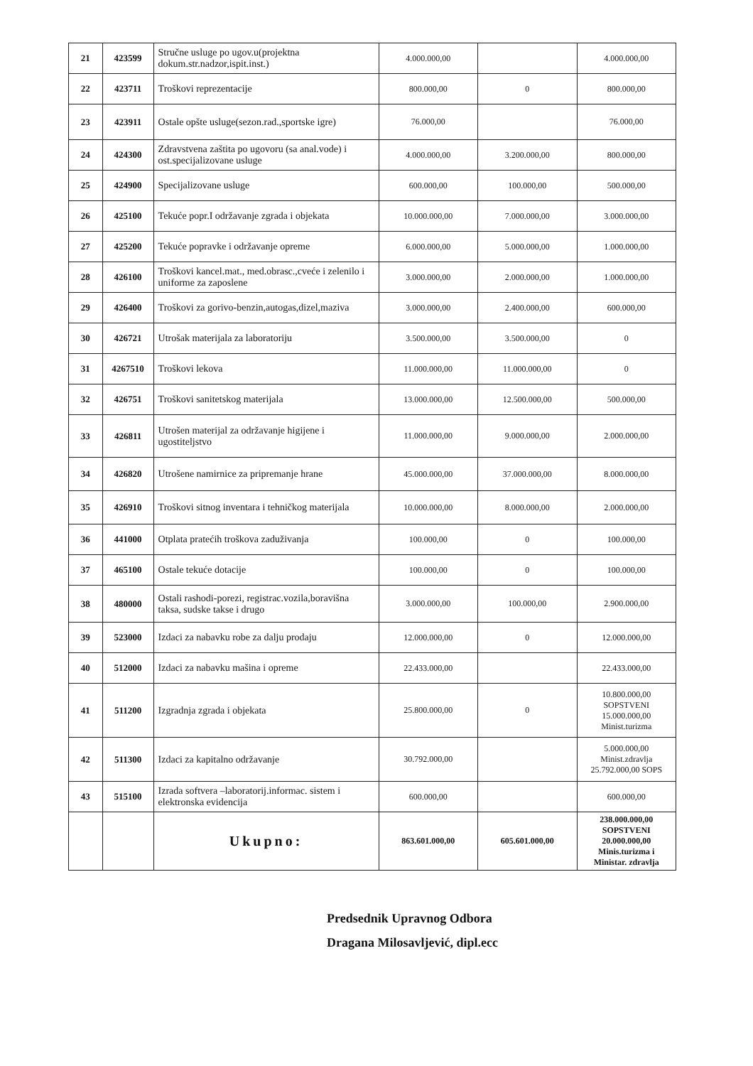| 21 | 423599 | Stručne usluge po ugov.u(projektna dokum.str.nadzor,ispit.inst.) | 4.000.000,00 | | 4.000.000,00 |
| 22 | 423711 | Troškovi reprezentacije | 800.000,00 | 0 | 800.000,00 |
| 23 | 423911 | Ostale opšte usluge(sezon.rad.,sportske igre) | 76.000,00 | | 76.000,00 |
| 24 | 424300 | Zdravstvena zaštita po ugovoru (sa anal.vode) i ost.specijalizovane usluge | 4.000.000,00 | 3.200.000,00 | 800.000,00 |
| 25 | 424900 | Specijalizovane usluge | 600.000,00 | 100.000,00 | 500.000,00 |
| 26 | 425100 | Tekuće popr.I održavanje zgrada i objekata | 10.000.000,00 | 7.000.000,00 | 3.000.000,00 |
| 27 | 425200 | Tekuće popravke i održavanje opreme | 6.000.000,00 | 5.000.000,00 | 1.000.000,00 |
| 28 | 426100 | Troškovi kancel.mat., med.obrasc.,cveće i zelenilo i uniforme za zaposlene | 3.000.000,00 | 2.000.000,00 | 1.000.000,00 |
| 29 | 426400 | Troškovi za gorivo-benzin,autogas,dizel,maziva | 3.000.000,00 | 2.400.000,00 | 600.000,00 |
| 30 | 426721 | Utrošak materijala za laboratoriju | 3.500.000,00 | 3.500.000,00 | 0 |
| 31 | 4267510 | Troškovi lekova | 11.000.000,00 | 11.000.000,00 | 0 |
| 32 | 426751 | Troškovi sanitetskog materijala | 13.000.000,00 | 12.500.000,00 | 500.000,00 |
| 33 | 426811 | Utrošen materijal za održavanje higijene i ugostiteljstvo | 11.000.000,00 | 9.000.000,00 | 2.000.000,00 |
| 34 | 426820 | Utrošene namirnice za pripremanje hrane | 45.000.000,00 | 37.000.000,00 | 8.000.000,00 |
| 35 | 426910 | Troškovi sitnog inventara i tehničkog materijala | 10.000.000,00 | 8.000.000,00 | 2.000.000,00 |
| 36 | 441000 | Otplata pratećih troškova zaduživanja | 100.000,00 | 0 | 100.000,00 |
| 37 | 465100 | Ostale tekuće dotacije | 100.000,00 | 0 | 100.000,00 |
| 38 | 480000 | Ostali rashodi-porezi, registrac.vozila,boravišna taksa, sudske takse i drugo | 3.000.000,00 | 100.000,00 | 2.900.000,00 |
| 39 | 523000 | Izdaci za nabavku robe za dalju prodaju | 12.000.000,00 | 0 | 12.000.000,00 |
| 40 | 512000 | Izdaci za nabavku mašina i opreme | 22.433.000,00 | | 22.433.000,00 |
| 41 | 511200 | Izgradnja zgrada i objekata | 25.800.000,00 | 0 | 10.800.000,00 SOPSTVENI 15.000.000,00 Minist.turizma |
| 42 | 511300 | Izdaci za kapitalno održavanje | 30.792.000,00 | | 5.000.000,00 Minist.zdravlja 25.792.000,00 SOPS |
| 43 | 515100 | Izrada softvera –laboratorij.informac. sistem i elektronska evidencija | 600.000,00 | | 600.000,00 |
| | | Ukupno: | 863.601.000,00 | 605.601.000,00 | 238.000.000,00 SOPSTVENI 20.000.000,00 Minis.turizma i Ministar. zdravlja |
Predsednik Upravnog Odbora
Dragana Milosavljević, dipl.ecc